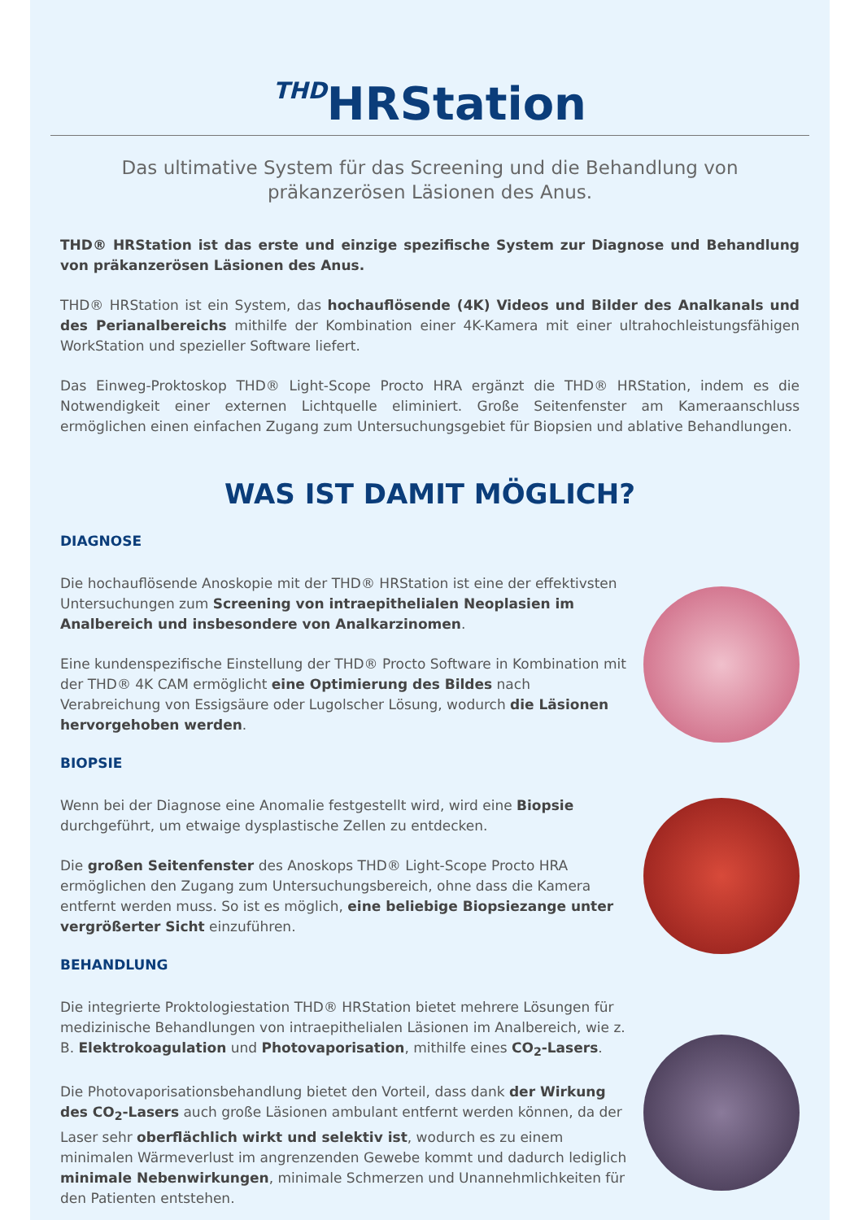THD HRStation
Das ultimative System für das Screening und die Behandlung von präkanzerösen Läsionen des Anus.
THD® HRStation ist das erste und einzige spezifische System zur Diagnose und Behandlung von präkanzerösen Läsionen des Anus.
THD® HRStation ist ein System, das hochauflösende (4K) Videos und Bilder des Analkanals und des Perianalbereichs mithilfe der Kombination einer 4K-Kamera mit einer ultrahochleistungsfähigen WorkStation und spezieller Software liefert.
Das Einweg-Proktoskop THD® Light-Scope Procto HRA ergänzt die THD® HRStation, indem es die Notwendigkeit einer externen Lichtquelle eliminiert. Große Seitenfenster am Kameraanschluss ermöglichen einen einfachen Zugang zum Untersuchungsgebiet für Biopsien und ablative Behandlungen.
WAS IST DAMIT MÖGLICH?
DIAGNOSE
Die hochauflösende Anoskopie mit der THD® HRStation ist eine der effektivsten Untersuchungen zum Screening von intraepithelialen Neoplasien im Analbereich und insbesondere von Analkarzinomen.
Eine kundenspezifische Einstellung der THD® Procto Software in Kombination mit der THD® 4K CAM ermöglicht eine Optimierung des Bildes nach Verabreichung von Essigsäure oder Lugolscher Lösung, wodurch die Läsionen hervorgehoben werden.
BIOPSIE
Wenn bei der Diagnose eine Anomalie festgestellt wird, wird eine Biopsie durchgeführt, um etwaige dysplastische Zellen zu entdecken.
Die großen Seitenfenster des Anoskops THD® Light-Scope Procto HRA ermöglichen den Zugang zum Untersuchungsbereich, ohne dass die Kamera entfernt werden muss. So ist es möglich, eine beliebige Biopsiezange unter vergrößerter Sicht einzuführen.
BEHANDLUNG
Die integrierte Proktologiestation THD® HRStation bietet mehrere Lösungen für medizinische Behandlungen von intraepithelialen Läsionen im Analbereich, wie z. B. Elektrokoagulation und Photovaporisation, mithilfe eines CO<sub>2</sub>-Lasers.
Die Photovaporisationsbehandlung bietet den Vorteil, dass dank der Wirkung des CO<sub>2</sub>-Lasers auch große Läsionen ambulant entfernt werden können, da der Laser sehr oberflächlich wirkt und selektiv ist, wodurch es zu einem minimalen Wärmeverlust im angrenzenden Gewebe kommt und dadurch lediglich minimale Nebenwirkungen, minimale Schmerzen und Unannehmlichkeiten für den Patienten entstehen.